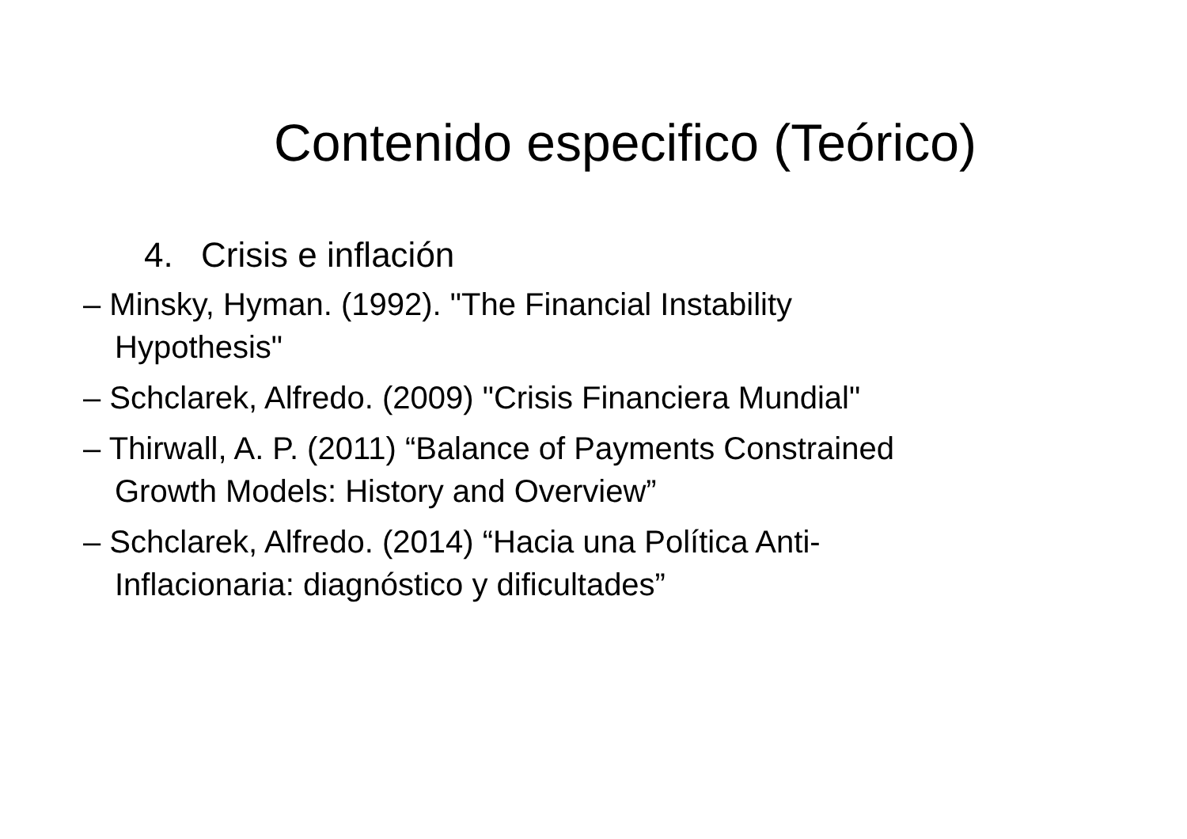Contenido especifico (Teórico)
4. Crisis e inflación
– Minsky, Hyman. (1992). "The Financial Instability Hypothesis"
– Schclarek, Alfredo. (2009) "Crisis Financiera Mundial"
– Thirwall, A. P. (2011) “Balance of Payments Constrained Growth Models: History and Overview”
– Schclarek, Alfredo. (2014) “Hacia una Política Anti-Inflacionaria: diagnóstico y dificultades”